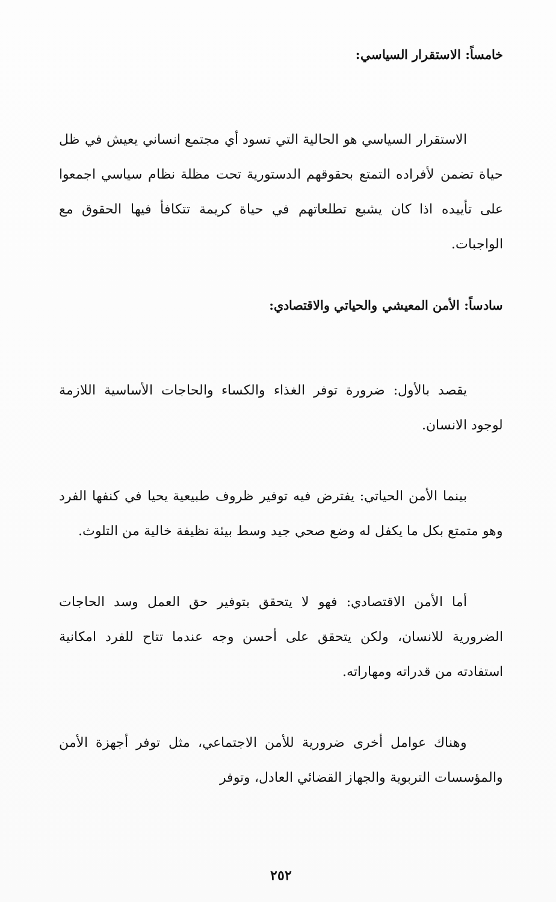خامساً: الاستقرار السياسي:
الاستقرار السياسي هو الحالية التي تسود أي مجتمع انساني يعيش في ظل حياة تضمن لأفراده التمتع بحقوقهم الدستورية تحت مظلة نظام سياسي اجمعوا على تأييده اذا كان يشبع تطلعاتهم في حياة كريمة تتكافأ فيها الحقوق مع الواجبات.
سادساً: الأمن المعيشي والحياتي والاقتصادي:
يقصد بالأول: ضرورة توفر الغذاء والكساء والحاجات الأساسية اللازمة لوجود الانسان.
بينما الأمن الحياتي: يفترض فيه توفير ظروف طبيعية يحيا في كنفها الفرد وهو متمتع بكل ما يكفل له وضع صحي جيد وسط بيئة نظيفة خالية من التلوث.
أما الأمن الاقتصادي: فهو لا يتحقق بتوفير حق العمل وسد الحاجات الضرورية للانسان، ولكن يتحقق على أحسن وجه عندما تتاح للفرد امكانية استفادته من قدراته ومهاراته.
وهناك عوامل أخرى ضرورية للأمن الاجتماعي، مثل توفر أجهزة الأمن والمؤسسات التربوية والجهاز القضائي العادل، وتوفر
٢٥٢